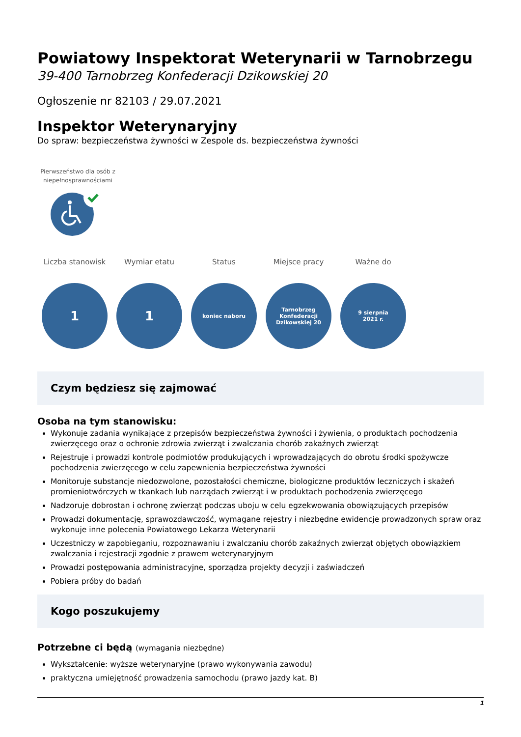Powiatowy Inspektorat Weterynarii w Tarnobrzegu
39-400 Tarnobrzeg Konfederacji Dzikowskiej 20
Ogłoszenie nr 82103 / 29.07.2021
Inspektor Weterynaryjny
Do spraw: bezpieczeństwa żywności w Zespole ds. bezpieczeństwa żywności
Pierwszeństwo dla osób z niepełnosprawnościami
Liczba stanowisk
1
Wymiar etatu
1
Status
koniec naboru
Miejsce pracy
Tarnobrzeg
Konfederacji
Dzikowskiej 20
Ważne do
9 sierpnia
2021 r.
Czym będziesz się zajmować
Osoba na tym stanowisku:
Wykonuje zadania wynikające z przepisów bezpieczeństwa żywności i żywienia, o produktach pochodzenia zwierzęcego oraz o ochronie zdrowia zwierząt i zwalczania chorób zakaźnych zwierząt
Rejestruje i prowadzi kontrole podmiotów produkujących i wprowadzających do obrotu środki spożywcze pochodzenia zwierzęcego w celu zapewnienia bezpieczeństwa żywności
Monitoruje substancje niedozwolone, pozostałości chemiczne, biologiczne produktów leczniczych i skażeń promieniotwórczych w tkankach lub narządach zwierząt i w produktach pochodzenia zwierzęcego
Nadzoruje dobrostan i ochronę zwierząt podczas uboju w celu egzekwowania obowiązujących przepisów
Prowadzi dokumentację, sprawozdawczość, wymagane rejestry i niezbędne ewidencje prowadzonych spraw oraz wykonuje inne polecenia Powiatowego Lekarza Weterynarii
Uczestniczy w zapobieganiu, rozpoznawaniu i zwalczaniu chorób zakaźnych zwierząt objętych obowiązkiem zwalczania i rejestracji zgodnie z prawem weterynaryjnym
Prowadzi postępowania administracyjne, sporządza projekty decyzji i zaświadczeń
Pobiera próby do badań
Kogo poszukujemy
Potrzebne ci będą (wymagania niezbędne)
Wykształcenie: wyższe weterynaryjne (prawo wykonywania zawodu)
praktyczna umiejętność prowadzenia samochodu (prawo jazdy kat. B)
1